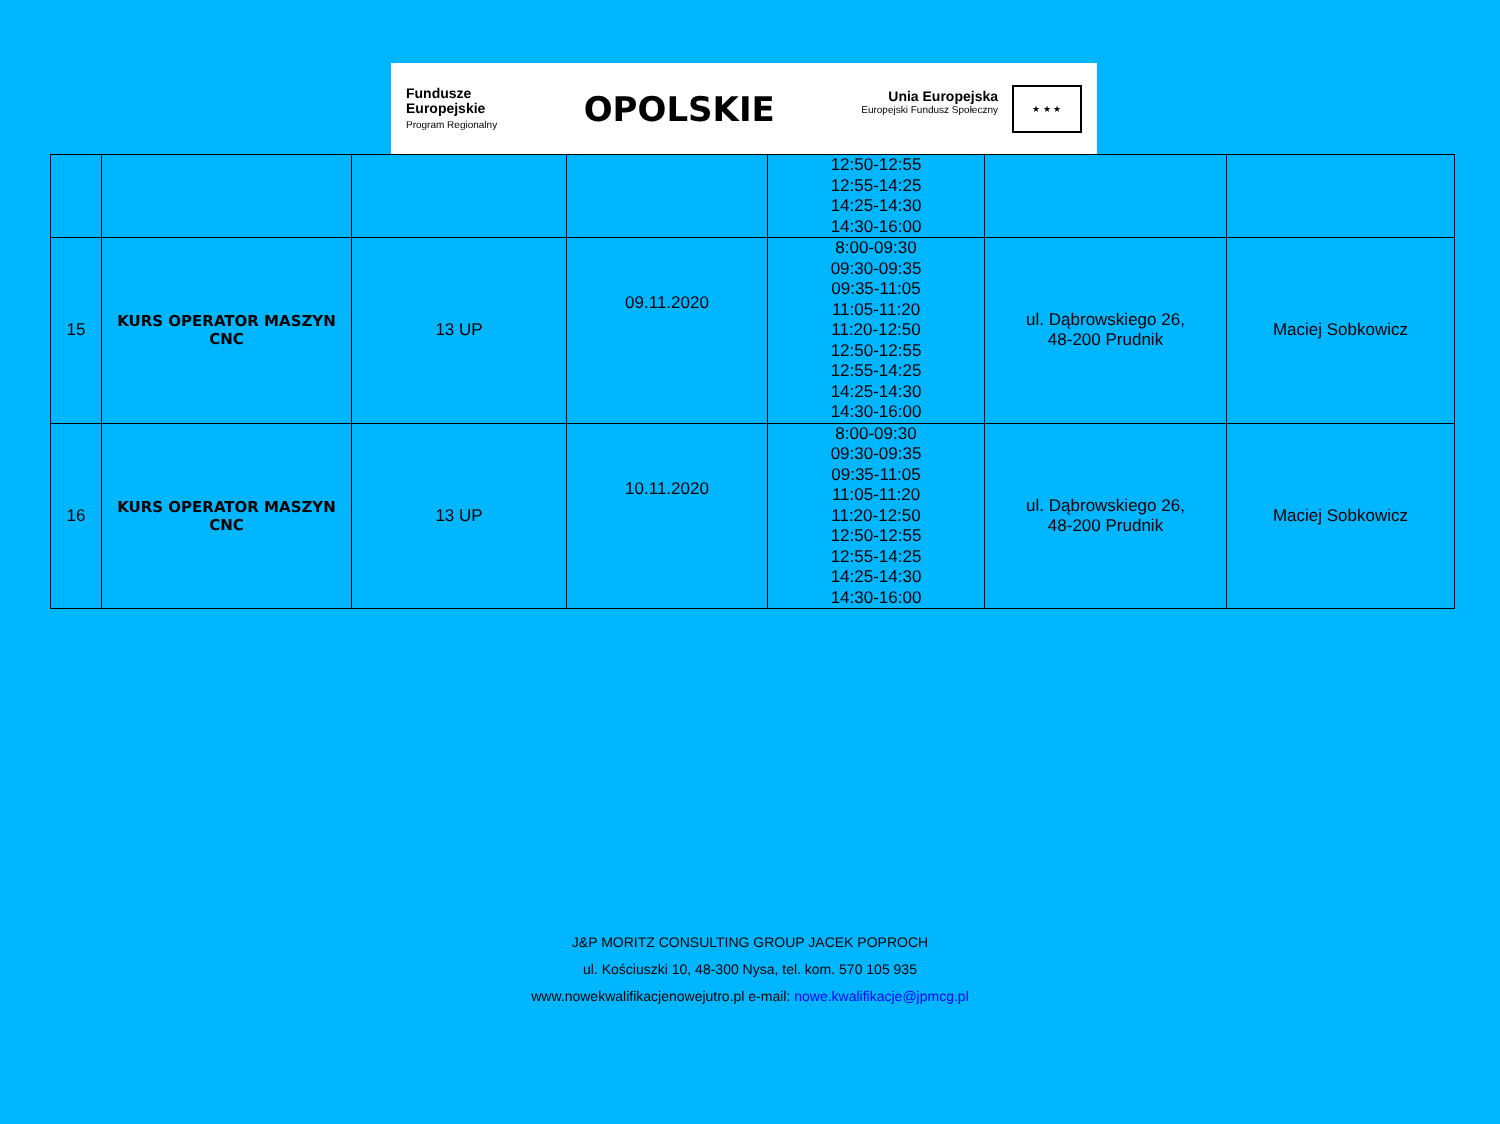Fundusze
Europejskie
Program Regionalny
OPOLSKIE
Unia Europejska Europejski Fundusz Społeczny ★ ★ ★
| | | | | 12:50-12:55 12:55-14:25 14:25-14:30 14:30-16:00 | | |
| 15 | KURS OPERATOR MASZYN CNC | 13 UP | 09.11.2020 | 8:00-09:30 09:30-09:35 09:35-11:05 11:05-11:20 11:20-12:50 12:50-12:55 12:55-14:25 14:25-14:30 14:30-16:00 | ul. Dąbrowskiego 26, 48-200 Prudnik | Maciej Sobkowicz |
| 16 | KURS OPERATOR MASZYN CNC | 13 UP | 10.11.2020 | 8:00-09:30 09:30-09:35 09:35-11:05 11:05-11:20 11:20-12:50 12:50-12:55 12:55-14:25 14:25-14:30 14:30-16:00 | ul. Dąbrowskiego 26, 48-200 Prudnik | Maciej Sobkowicz |
J&P MORITZ CONSULTING GROUP JACEK POPROCH
ul. Kościuszki 10, 48-300 Nysa, tel. kom. 570 105 935
www.nowekwalifikacjenowejutro.pl e-mail: nowe.kwalifikacje@jpmcg.pl